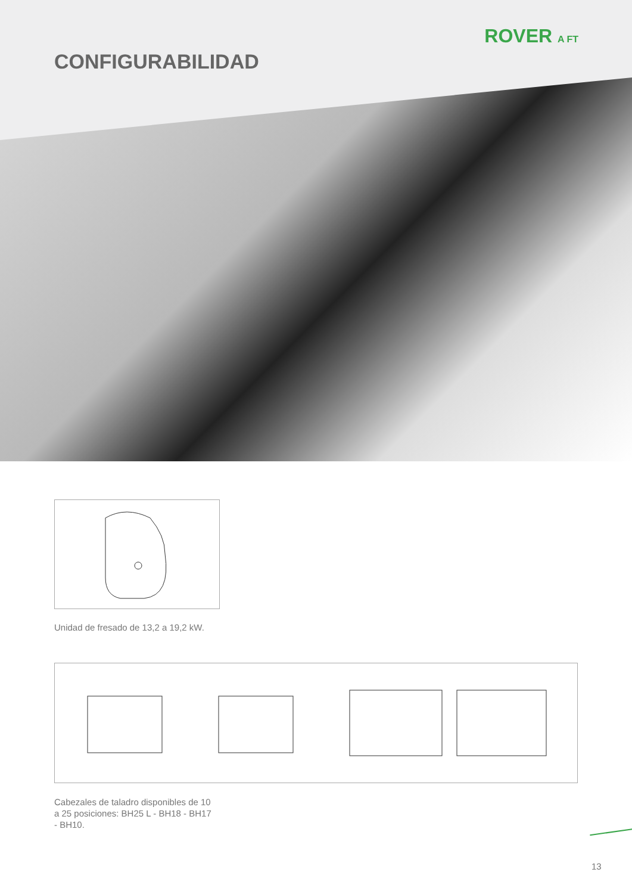ROVER A FT
CONFIGURABILIDAD
Unidad de fresado de 13,2 a 19,2 kW.
Cabezales de taladro disponibles de 10
a 25 posiciones: BH25 L - BH18 - BH17
- BH10.
13